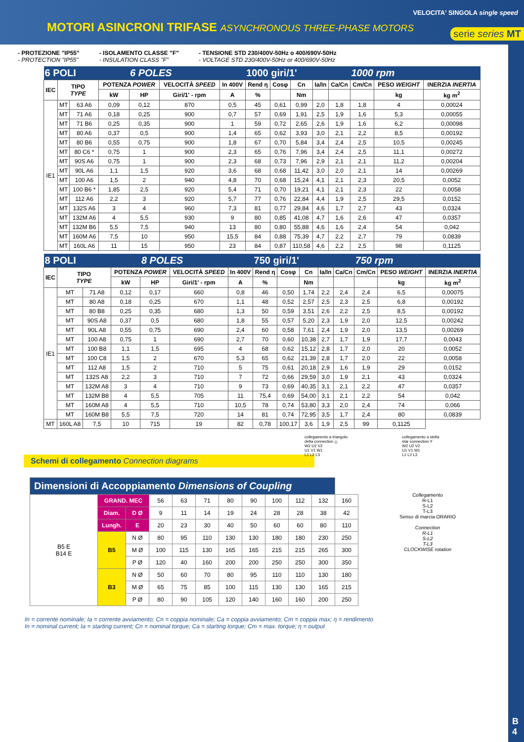VELOCITA' SINGOLA single speed
MOTORI ASINCRONI TRIFASE ASYNCHRONOUS THREE-PHASE MOTORS
serie series MT
B
4
- PROTEZIONE "IP55"
- PROTECTION "IP55"
- ISOLAMENTO CLASSE "F"
- INSULATION CLASS "F"
- TENSIONE STD 230/400V-50Hz o 400/690V-50Hz
- VOLTAGE STD 230/400V-50Hz or 400/690V-50Hz
| 6 POLI | | | | 6 POLES | | | 1000 giri/1' | | | | | 1000 rpm | | |
| --- | --- | --- | --- | --- | --- | --- | --- | --- | --- | --- | --- | --- | --- | --- |
| IEC | TIPO TYPE | | POTENZA POWER | | VELOCITÀ SPEED | In 400V | Rend η | Cosφ | Cn | Ia/In | Ca/Cn | Cm/Cn | PESO WEIGHT | INERZIA INERTIA |
| | | | kW | HP | Giri/1' - rpm | A | % | | Nm | | | | kg | kg m<sup>2</sup> |
| IE1 | MT | 63 A6 | 0,09 | 0,12 | 870 | 0,5 | 45 | 0,61 | 0,99 | 2,0 | 1,8 | 1,8 | 4 | 0,00024 |
| | MT | 71 A6 | 0,18 | 0,25 | 900 | 0,7 | 57 | 0,69 | 1,91 | 2,5 | 1,9 | 1,6 | 5,3 | 0,00055 |
| | MT | 71 B6 | 0,25 | 0,35 | 900 | 1 | 59 | 0,72 | 2,65 | 2,6 | 1,9 | 1,6 | 6,2 | 0,00098 |
| | MT | 80 A6 | 0,37 | 0,5 | 900 | 1,4 | 65 | 0,62 | 3,93 | 3,0 | 2,1 | 2,2 | 8,5 | 0,00192 |
| | MT | 80 B6 | 0,55 | 0,75 | 900 | 1,8 | 67 | 0,70 | 5,84 | 3,4 | 2,4 | 2,5 | 10,5 | 0,00245 |
| | MT | 80 C6 * | 0,75 | 1 | 900 | 2,3 | 65 | 0,76 | 7,96 | 3,4 | 2,4 | 2,5 | 11,1 | 0,00272 |
| | MT | 90S A6 | 0,75 | 1 | 900 | 2,3 | 68 | 0,73 | 7,96 | 2,9 | 2,1 | 2,1 | 11,2 | 0,00204 |
| | MT | 90L A6 | 1,1 | 1,5 | 920 | 3,6 | 68 | 0,68 | 11,42 | 3,0 | 2,0 | 2,1 | 14 | 0,00269 |
| | MT | 100 A6 | 1,5 | 2 | 940 | 4,8 | 70 | 0,68 | 15,24 | 4,1 | 2,1 | 2,3 | 20,5 | 0,0052 |
| | MT | 100 B6 * | 1,85 | 2,5 | 920 | 5,4 | 71 | 0,70 | 19,21 | 4,1 | 2,1 | 2,3 | 22 | 0,0058 |
| | MT | 112 A6 | 2,2 | 3 | 920 | 5,7 | 77 | 0,76 | 22,84 | 4,4 | 1,9 | 2,5 | 29,5 | 0,0152 |
| | MT | 132S A6 | 3 | 4 | 960 | 7,3 | 81 | 0,77 | 29,84 | 4,6 | 1,7 | 2,7 | 43 | 0,0324 |
| | MT | 132M A6 | 4 | 5,5 | 930 | 9 | 80 | 0,85 | 41,08 | 4,7 | 1,6 | 2,6 | 47 | 0,0357 |
| | MT | 132M B6 | 5,5 | 7,5 | 940 | 13 | 80 | 0,80 | 55,88 | 4,6 | 1,6 | 2,4 | 54 | 0,042 |
| | MT | 160M A6 | 7,5 | 10 | 950 | 15,5 | 84 | 0,88 | 75,39 | 4,7 | 2,2 | 2,7 | 79 | 0,0839 |
| | MT | 160L A6 | 11 | 15 | 950 | 23 | 84 | 0,87 | 110,58 | 4,6 | 2,2 | 2,5 | 98 | 0,1125 |
| 8 POLI | | | | 8 POLES | | | 750 giri/1' | | | | | 750 rpm | | |
| --- | --- | --- | --- | --- | --- | --- | --- | --- | --- | --- | --- | --- | --- | --- |
| IEC | TIPO TYPE | | POTENZA POWER | | VELOCITÀ SPEED | In 400V | Rend η | Cosφ | Cn | Ia/In | Ca/Cn | Cm/Cn | PESO WEIGHT | INERZIA INERTIA |
| | | | kW | HP | Giri/1' - rpm | A | % | | Nm | | | | kg | kg m<sup>2</sup> |
| IE1 | MT | 71 A8 | 0,12 | 0,17 | 660 | 0,8 | 46 | 0,50 | 1,74 | 2,2 | 2,4 | 2,4 | 6,5 | 0,00075 |
| | MT | 80 A8 | 0,18 | 0,25 | 670 | 1,1 | 48 | 0,52 | 2,57 | 2,5 | 2,3 | 2,5 | 6,8 | 0,00192 |
| | MT | 80 B8 | 0,25 | 0,35 | 680 | 1,3 | 50 | 0,59 | 3,51 | 2,6 | 2,2 | 2,5 | 8,5 | 0,00192 |
| | MT | 90S A8 | 0,37 | 0,5 | 680 | 1,8 | 55 | 0,57 | 5,20 | 2,3 | 1,9 | 2,0 | 12,5 | 0,00242 |
| | MT | 90L A8 | 0,55 | 0,75 | 690 | 2,4 | 60 | 0,58 | 7,61 | 2,4 | 1,9 | 2,0 | 13,5 | 0,00269 |
| | MT | 100 A8 | 0,75 | 1 | 690 | 2,7 | 70 | 0,60 | 10,38 | 2,7 | 1,7 | 1,9 | 17,7 | 0,0043 |
| | MT | 100 B8 | 1,1 | 1,5 | 695 | 4 | 68 | 0,62 | 15,12 | 2,8 | 1,7 | 2,0 | 20 | 0,0052 |
| | MT | 100 C8 | 1,5 | 2 | 670 | 5,3 | 65 | 0,62 | 21,39 | 2,8 | 1,7 | 2,0 | 22 | 0,0058 |
| | MT | 112 A8 | 1,5 | 2 | 710 | 5 | 75 | 0,61 | 20,18 | 2,9 | 1,6 | 1,9 | 29 | 0,0152 |
| | MT | 132S A8 | 2,2 | 3 | 710 | 7 | 72 | 0,66 | 29,59 | 3,0 | 1,9 | 2,1 | 43 | 0,0324 |
| | MT | 132M A8 | 3 | 4 | 710 | 9 | 73 | 0,69 | 40,35 | 3,1 | 2,1 | 2,2 | 47 | 0,0357 |
| | MT | 132M B8 | 4 | 5,5 | 705 | 11 | 75,4 | 0,69 | 54,00 | 3,1 | 2,1 | 2,2 | 54 | 0,042 |
| | MT | 160M A8 | 4 | 5,5 | 710 | 10,5 | 78 | 0,74 | 53,80 | 3,3 | 2,0 | 2,4 | 74 | 0,066 |
| | MT | 160M B8 | 5,5 | 7,5 | 720 | 14 | 81 | 0,74 | 72,95 | 3,5 | 1,7 | 2,4 | 80 | 0,0839 |
| MT | 160L A8 | 7,5 | 10 | 715 | 19 | 82 | 0,78 | 100,17 | 3,6 | 1,9 | 2,5 | 99 | 0,1125 | |
Schemi di collegamento Connection diagrams
collegamento a triangolo
delta connection △
W2 U2 V2
U1 V1 W1
L1 L2 L3
collegamento a stella
star connection Y
W2 U2 V2
U1 V1 W1
L1 L2 L3
| Dimensioni di Accoppiamento Dimensions of Coupling | | | | | | | | | | | |
| --- | --- | --- | --- | --- | --- | --- | --- | --- | --- | --- | --- |
| B5 E B14 E | GRAND. MEC | | 56 | 63 | 71 | 80 | 90 | 100 | 112 | 132 | 160 |
| | Diam. | D Ø | 9 | 11 | 14 | 19 | 24 | 28 | 28 | 38 | 42 |
| | Lungh. | E | 20 | 23 | 30 | 40 | 50 | 60 | 60 | 80 | 110 |
| | B5 | N Ø | 80 | 95 | 110 | 130 | 130 | 180 | 180 | 230 | 250 |
| | | M Ø | 100 | 115 | 130 | 165 | 165 | 215 | 215 | 265 | 300 |
| | | P Ø | 120 | 40 | 160 | 200 | 200 | 250 | 250 | 300 | 350 |
| | B3 | N Ø | 50 | 60 | 70 | 80 | 95 | 110 | 110 | 130 | 180 |
| | | M Ø | 65 | 75 | 85 | 100 | 115 | 130 | 130 | 165 | 215 |
| | | P Ø | 80 | 90 | 105 | 120 | 140 | 160 | 160 | 200 | 250 |
Collegamento
R-L1
S-L2
T-L3
Senso di marcia ORARIO
Connection
R-L1
S-L2
T-L3
CLOCKWISE rotation
In = corrente nominale; Ia = corrente avviamento; Cn = coppia nominale; Ca = coppia avviamento; Cm = coppia max; η = rendimento
In = nominal current; Ia = starting current; Cn = nominal torque; Ca = starting torque; Cm = max. torque; η = output